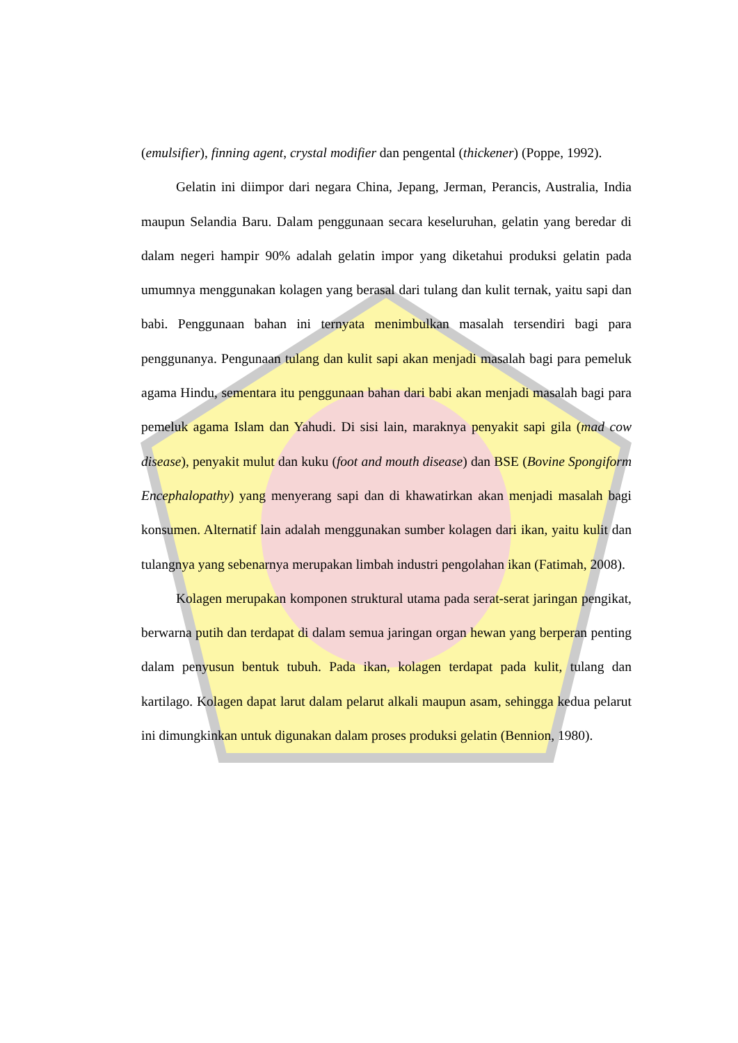(emulsifier), finning agent, crystal modifier dan pengental (thickener) (Poppe, 1992).
Gelatin ini diimpor dari negara China, Jepang, Jerman, Perancis, Australia, India maupun Selandia Baru. Dalam penggunaan secara keseluruhan, gelatin yang beredar di dalam negeri hampir 90% adalah gelatin impor yang diketahui produksi gelatin pada umumnya menggunakan kolagen yang berasal dari tulang dan kulit ternak, yaitu sapi dan babi. Penggunaan bahan ini ternyata menimbulkan masalah tersendiri bagi para penggunanya. Pengunaan tulang dan kulit sapi akan menjadi masalah bagi para pemeluk agama Hindu, sementara itu penggunaan bahan dari babi akan menjadi masalah bagi para pemeluk agama Islam dan Yahudi. Di sisi lain, maraknya penyakit sapi gila (mad cow disease), penyakit mulut dan kuku (foot and mouth disease) dan BSE (Bovine Spongiform Encephalopathy) yang menyerang sapi dan di khawatirkan akan menjadi masalah bagi konsumen. Alternatif lain adalah menggunakan sumber kolagen dari ikan, yaitu kulit dan tulangnya yang sebenarnya merupakan limbah industri pengolahan ikan (Fatimah, 2008).
Kolagen merupakan komponen struktural utama pada serat-serat jaringan pengikat, berwarna putih dan terdapat di dalam semua jaringan organ hewan yang berperan penting dalam penyusun bentuk tubuh. Pada ikan, kolagen terdapat pada kulit, tulang dan kartilago. Kolagen dapat larut dalam pelarut alkali maupun asam, sehingga kedua pelarut ini dimungkinkan untuk digunakan dalam proses produksi gelatin (Bennion, 1980).